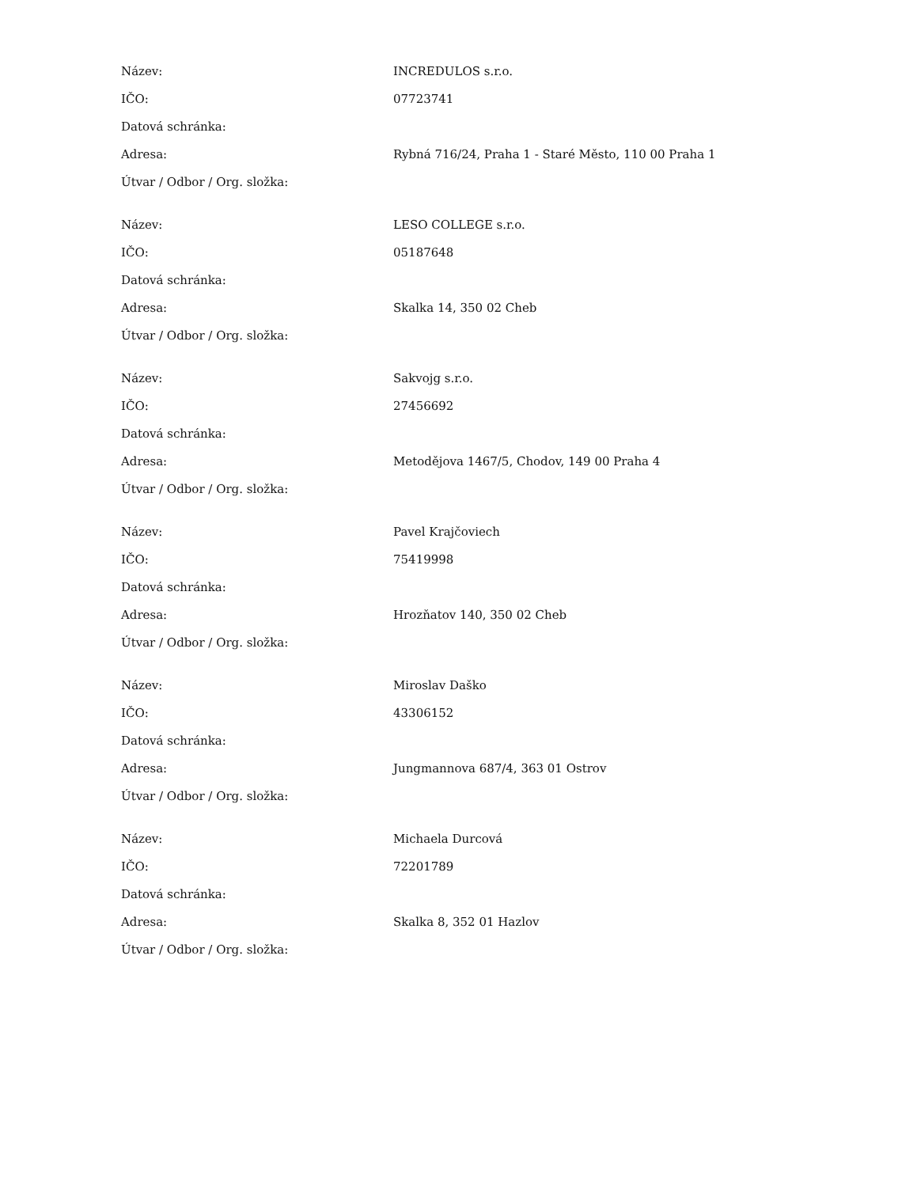| Název: | INCREDULOS s.r.o. |
| IČO: | 07723741 |
| Datová schránka: | |
| Adresa: | Rybná 716/24, Praha 1 - Staré Město, 110 00 Praha 1 |
| Útvar / Odbor / Org. složka: | |
| Název: | LESO COLLEGE s.r.o. |
| IČO: | 05187648 |
| Datová schránka: | |
| Adresa: | Skalka 14, 350 02 Cheb |
| Útvar / Odbor / Org. složka: | |
| Název: | Sakvojg s.r.o. |
| IČO: | 27456692 |
| Datová schránka: | |
| Adresa: | Metodějova 1467/5, Chodov, 149 00 Praha 4 |
| Útvar / Odbor / Org. složka: | |
| Název: | Pavel Krajčoviech |
| IČO: | 75419998 |
| Datová schránka: | |
| Adresa: | Hrozňatov 140, 350 02 Cheb |
| Útvar / Odbor / Org. složka: | |
| Název: | Miroslav Daško |
| IČO: | 43306152 |
| Datová schránka: | |
| Adresa: | Jungmannova 687/4, 363 01 Ostrov |
| Útvar / Odbor / Org. složka: | |
| Název: | Michaela Durcová |
| IČO: | 72201789 |
| Datová schránka: | |
| Adresa: | Skalka 8, 352 01 Hazlov |
| Útvar / Odbor / Org. složka: | |